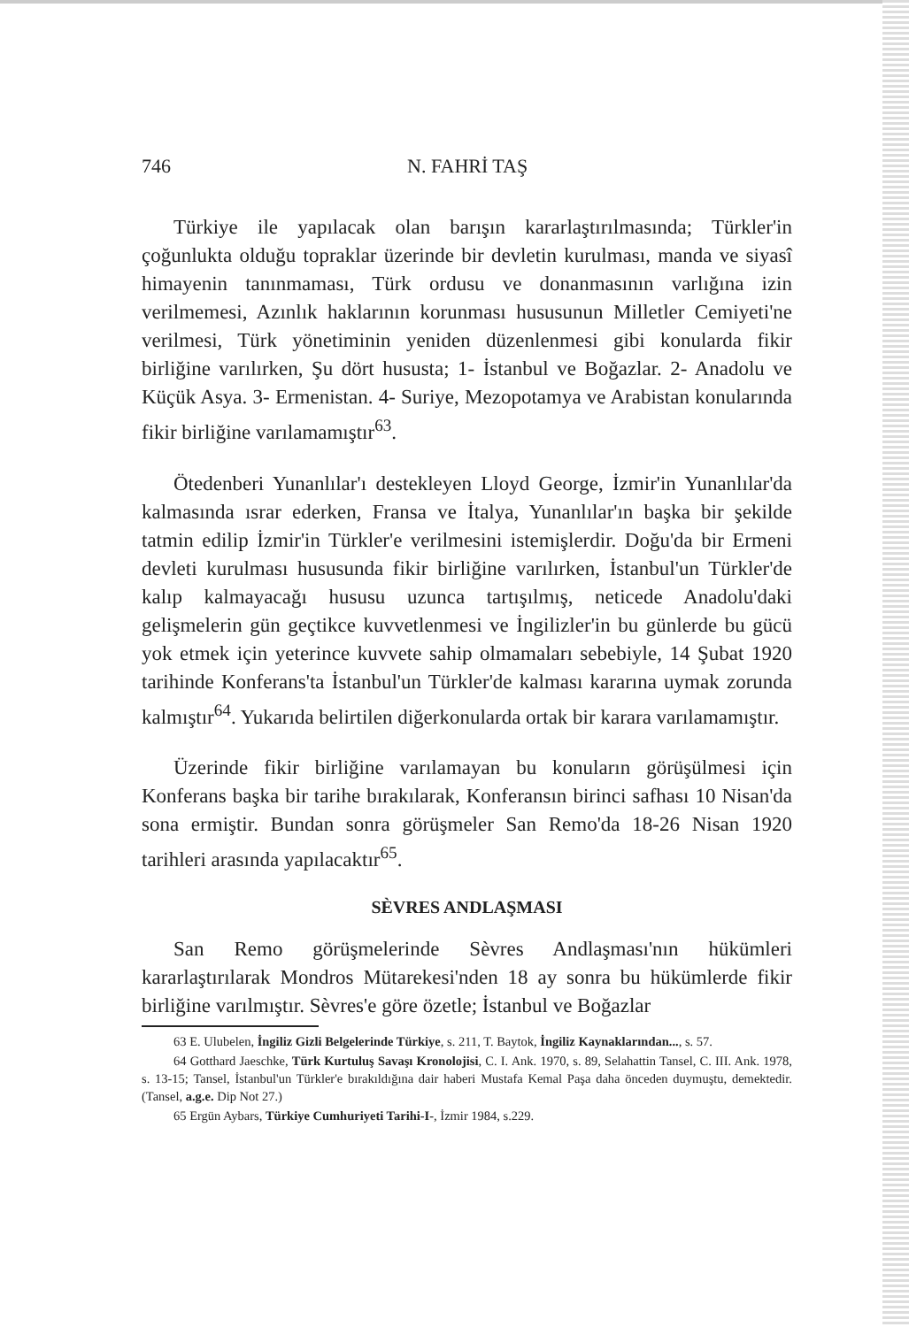746 N. FAHRİ TAŞ
Türkiye ile yapılacak olan barışın kararlaştırılmasında; Türkler'in çoğunlukta olduğu topraklar üzerinde bir devletin kurulması, manda ve siyasî himayenin tanınmaması, Türk ordusu ve donanmasının varlığına izin verilmemesi, Azınlık haklarının korunması hususunun Milletler Cemiyeti'ne verilmesi, Türk yönetiminin yeniden düzenlenmesi gibi konularda fikir birliğine varılırken, Şu dört hususta; 1- İstanbul ve Boğazlar. 2- Anadolu ve Küçük Asya. 3- Ermenistan. 4- Suriye, Mezopotamya ve Arabistan konularında fikir birliğine varılamamıştır<sup>63</sup>.
Ötedenberi Yunanlılar'ı destekleyen Lloyd George, İzmir'in Yunanlılar'da kalmasında ısrar ederken, Fransa ve İtalya, Yunanlılar'ın başka bir şekilde tatmin edilip İzmir'in Türkler'e verilmesini istemişlerdir. Doğu'da bir Ermeni devleti kurulması hususunda fikir birliğine varılırken, İstanbul'un Türkler'de kalıp kalmayacağı hususu uzunca tartışılmış, neticede Anadolu'daki gelişmelerin gün geçtikce kuvvetlenmesi ve İngilizler'in bu günlerde bu gücü yok etmek için yeterince kuvvete sahip olmamaları sebebiyle, 14 Şubat 1920 tarihinde Konferans'ta İstanbul'un Türkler'de kalması kararına uymak zorunda kalmıştır<sup>64</sup>. Yukarıda belirtilen diğerkonularda ortak bir karara varılamamıştır.
Üzerinde fikir birliğine varılamayan bu konuların görüşülmesi için Konferans başka bir tarihe bırakılarak, Konferansın birinci safhası 10 Nisan'da sona ermiştir. Bundan sonra görüşmeler San Remo'da 18-26 Nisan 1920 tarihleri arasında yapılacaktır<sup>65</sup>.
SÈVRES ANDLAŞMASI
San Remo görüşmelerinde Sèvres Andlaşması'nın hükümleri kararlaştırılarak Mondros Mütarekesi'nden 18 ay sonra bu hükümlerde fikir birliğine varılmıştır. Sèvres'e göre özetle; İstanbul ve Boğazlar
63 E. Ulubelen, İngiliz Gizli Belgelerinde Türkiye, s. 211, T. Baytok, İngiliz Kaynaklarından..., s. 57.
64 Gotthard Jaeschke, Türk Kurtuluş Savaşı Kronolojisi, C. I. Ank. 1970, s. 89, Selahattin Tansel, C. III. Ank. 1978, s. 13-15; Tansel, İstanbul'un Türkler'e bırakıldığına dair haberi Mustafa Kemal Paşa daha önceden duymuştu, demektedir. (Tansel, a.g.e. Dip Not 27.)
65 Ergün Aybars, Türkiye Cumhuriyeti Tarihi-I-, İzmir 1984, s.229.